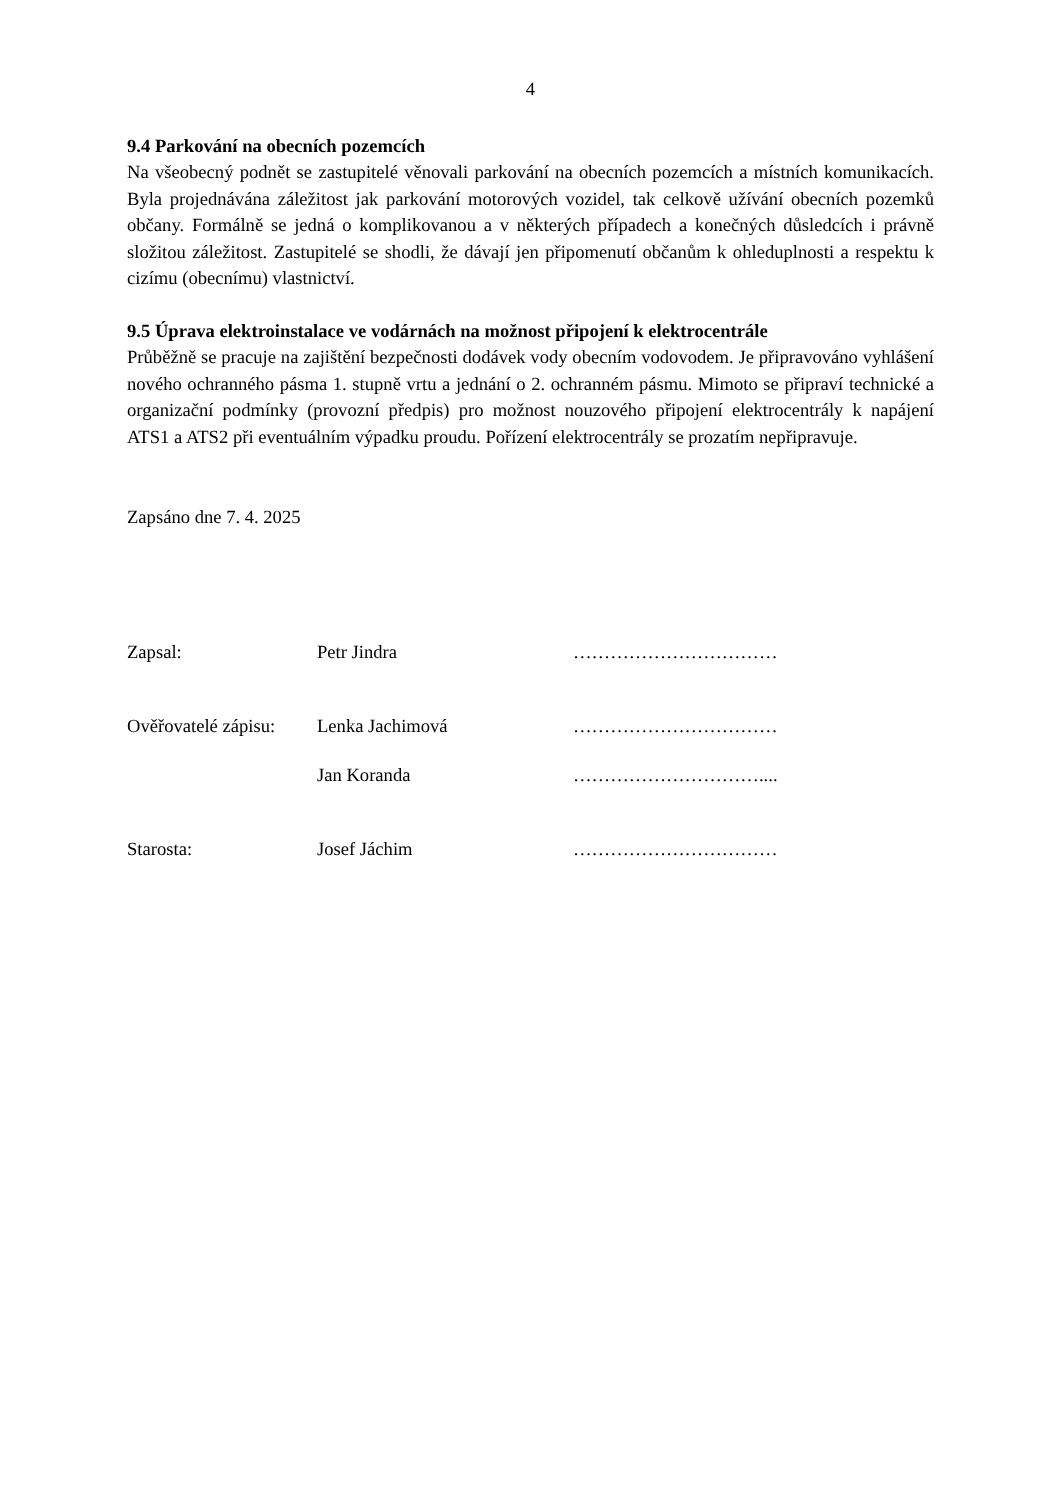4
9.4 Parkování na obecních pozemcích
Na všeobecný podnět se zastupitelé věnovali parkování na obecních pozemcích a místních komunikacích. Byla projednávána záležitost jak parkování motorových vozidel, tak celkově užívání obecních pozemků občany. Formálně se jedná o komplikovanou a v některých případech a konečných důsledcích i právně složitou záležitost. Zastupitelé se shodli, že dávají jen připomenutí občanům k ohleduplnosti a respektu k cizímu (obecnímu) vlastnictví.
9.5 Úprava elektroinstalace ve vodárnách na možnost připojení k elektrocentrále
Průběžně se pracuje na zajištění bezpečnosti dodávek vody obecním vodovodem. Je připravováno vyhlášení nového ochranného pásma 1. stupně vrtu a jednání o 2. ochranném pásmu. Mimoto se připraví technické a organizační podmínky (provozní předpis) pro možnost nouzového připojení elektrocentrály k napájení ATS1 a ATS2 při eventuálním výpadku proudu. Pořízení elektrocentrály se prozatím nepřipravuje.
Zapsáno dne 7. 4. 2025
Zapsal: Petr Jindra ……………………………
Ověřovatelé zápisu: Lenka Jachimová ……………………………
Jan Koranda …………………………....
Starosta: Josef Jáchim ……………………………